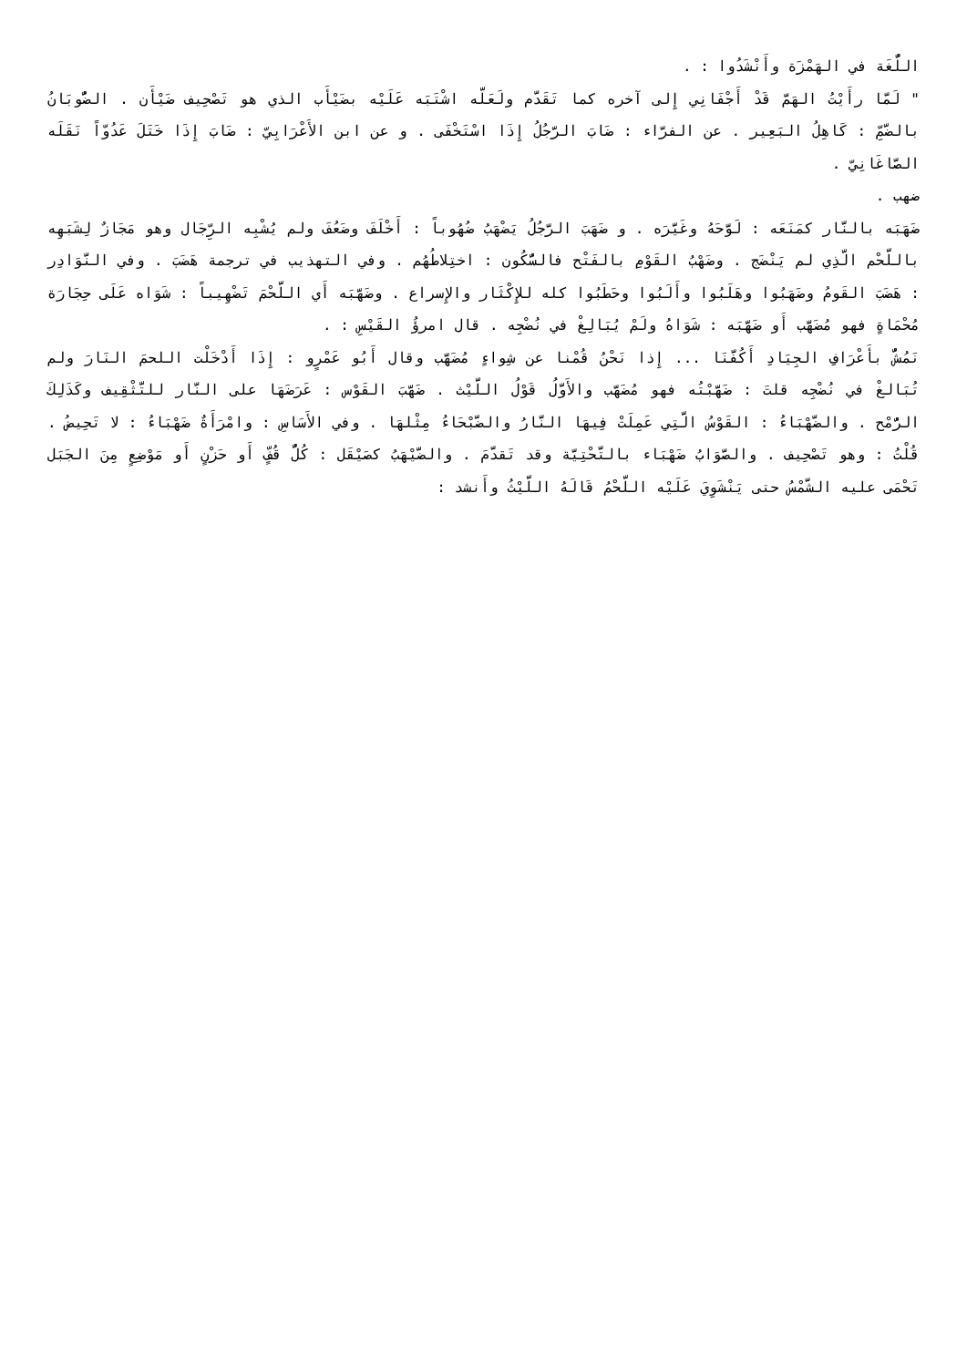اللُّغَة في الهَمْزَة وأَنْشَدُوا : .
" لَمَّا رأَيْتُ الهَمَّ قَدْ أَجْفَانِي إِلى آخره كما تَقَدَّم ولَعَلَّه اشْتَبَه عَلَيْه بضَيْأَب الذي هو تَصْحِيف ضَيْأَن . الضُّوبَانُ بالضَّمِّ : كَاهِلُ البَعِير . عن الفرَّاء : ضَابَ الرَّجُلُ إِذَا اسْتَخْفَى . و عن ابن الأَعْرَابِيّ : ضَابَ إِذَا خَتَلَ عَدُوّاً نَقَلَه الصَّاغَانِيّ .
ضهب .
ضَهَبَه بالنَّار كمَنَعَه : لَوَّحَهُ وغَيَّرَه . و ضَهَبَ الرَّجُلُ يَضْهَبُ ضُهُوباً : أَخْلَفَ وضَعُفَ ولم يُشْبِه الرِّجَال وهو مَجَازٌ لِشَبَهِه باللَّحْم الَّذِي لم يَنْضَج . وضَهْبُ القَوْمِ بالفَتْح فالسُّكُون : اختِلاطُهُم . وفي التهذيب في ترجمة هَضَبَ . وفي النَّوَادِر : هَضَبَ القَومُ وضَهَبُوا وهَلَبُوا وأَلَبُوا وحَطَبُوا كله للإِكْثَار والإِسراع . وضَهَّبَه أَي اللَّحْمَ تَضْهِيباً : شَوَاه عَلَى حِجَارَة مُحْمَاةٍ فهو مُضَهَّب أَو ضَهَّبَه : شَوَاهُ ولَمْ يُبَالِغْ في نُضْجِه . قال امرؤُ القَيْسِ : .
نَمُشُّ بأَعْرَافِ الجِيَادِ أَكُفَّنَا ... إِذا نَحْنُ قُمْنا عن شِواءٍ مُضَهَّب وقال أَبُو عَمْرٍو : إِذَا أَدْخَلْت اللحمَ النَارَ ولم تُبَالغْ في نُضْجِه قلتَ : ضَهَّبْتُه فهو مُضَهَّب والأَوَّلُ قَوْلُ اللَّيْث . ضَهَّبَ القَوْس : عَرَضَهَا على النَّار للتَّثْقِيف وكَذَلِكَ الرُّمْح . والضَّهْبَاءُ : القَوْسُ الَّتِي عَمِلَتْ فِيهَا النَّارُ والضَّبْحَاءُ مِثْلهَا . وفي الأَسَاسِ : وامْرَأَةٌ ضَهْبَاءُ : لا تَحِيضُ . قُلْتُ : وهو تَصْحِيف . والصَّوَابُ ضَهْبَاء بالتَّحْتِيَّة وقد تَقدَّمَ . والضَّيْهَبُ كصَيْقَل : كُلُّ قُفٍّ أَو حَزْنٍ أَو مَوْضِعٍ مِنَ الجَبَل تَحْمَى عليه الشَّمْسُ حتى يَنْشَوِيَ عَلَيْه اللَّحْمُ قَالَهُ اللَّيْثُ وأَنشد :